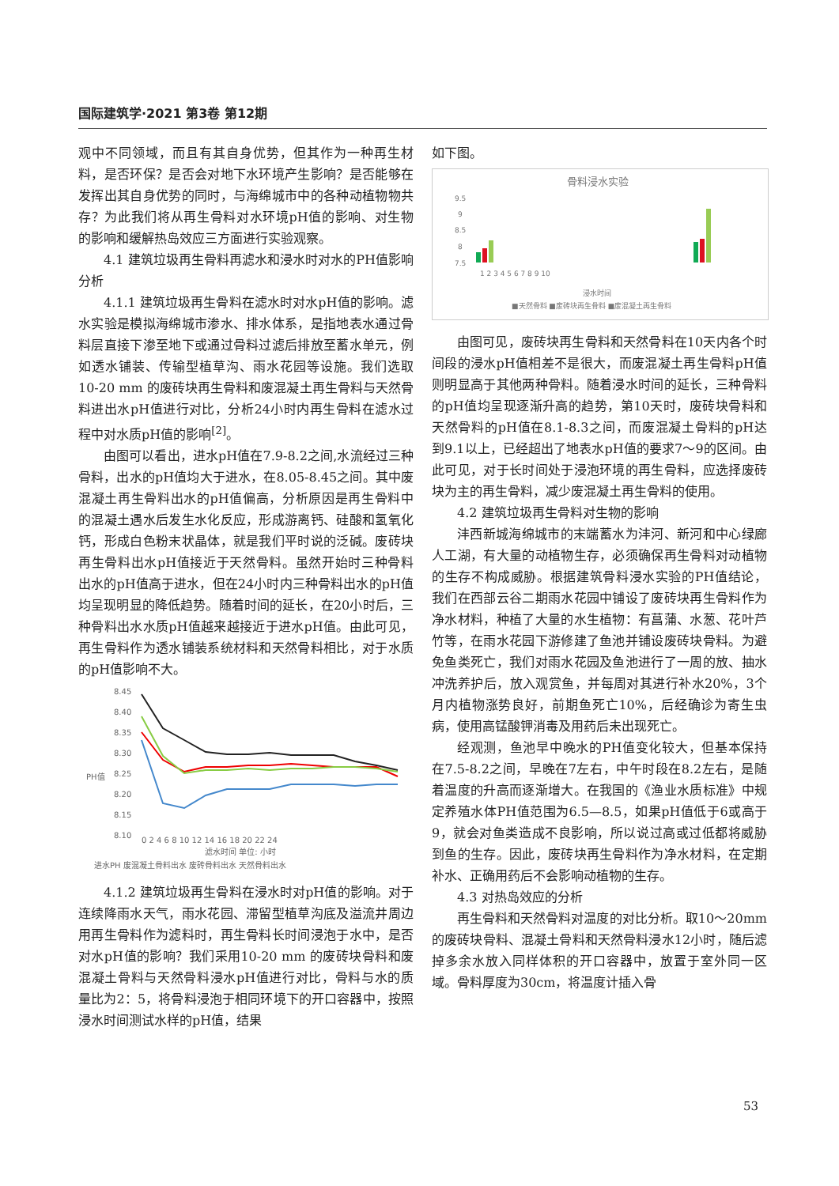国际建筑学·2021 第3卷 第12期
观中不同领域，而且有其自身优势，但其作为一种再生材料，是否环保？是否会对地下水环境产生影响？是否能够在发挥出其自身优势的同时，与海绵城市中的各种动植物物共存？为此我们将从再生骨料对水环境pH值的影响、对生物的影响和缓解热岛效应三方面进行实验观察。
4.1 建筑垃圾再生骨料再滤水和浸水时对水的PH值影响分析
4.1.1 建筑垃圾再生骨料在滤水时对水pH值的影响。滤水实验是模拟海绵城市渗水、排水体系，是指地表水通过骨料层直接下渗至地下或通过骨料过滤后排放至蓄水单元，例如透水铺装、传输型植草沟、雨水花园等设施。我们选取10-20 mm 的废砖块再生骨料和废混凝土再生骨料与天然骨料进出水pH值进行对比，分析24小时内再生骨料在滤水过程中对水质pH值的影响<sup>[2]</sup>。
由图可以看出，进水pH值在7.9-8.2之间,水流经过三种骨料，出水的pH值均大于进水，在8.05-8.45之间。其中废混凝土再生骨料出水的pH值偏高，分析原因是再生骨料中的混凝土遇水后发生水化反应，形成游离钙、硅酸和氢氧化钙，形成白色粉末状晶体，就是我们平时说的泛碱。废砖块再生骨料出水pH值接近于天然骨料。虽然开始时三种骨料出水的pH值高于进水，但在24小时内三种骨料出水的pH值均呈现明显的降低趋势。随着时间的延长，在20小时后，三种骨料出水水质pH值越来越接近于进水pH值。由此可见，再生骨料作为透水铺装系统材料和天然骨料相比，对于水质的pH值影响不大。
8.45
8.40
8.35
8.30
8.25
8.20
8.15
8.10
PH值
0 2 4 6 8 10 12 14 16 18 20 22 24
滤水时间 单位: 小时
进水PH 废混凝土骨料出水 废砖骨料出水 天然骨料出水
4.1.2 建筑垃圾再生骨料在浸水时对pH值的影响。对于连续降雨水天气，雨水花园、滞留型植草沟底及溢流井周边用再生骨料作为滤料时，再生骨料长时间浸泡于水中，是否对水pH值的影响？我们采用10-20 mm 的废砖块骨料和废混凝土骨料与天然骨料浸水pH值进行对比，骨料与水的质量比为2：5，将骨料浸泡于相同环境下的开口容器中，按照浸水时间测试水样的pH值，结果
如下图。
骨料浸水实验
9.5
9
8.5
8
7.5
1 2 3 4 5 6 7 8 9 10
浸水时间
■天然骨料 ■废砖块再生骨料 ■废混凝土再生骨料
由图可见，废砖块再生骨料和天然骨料在10天内各个时间段的浸水pH值相差不是很大，而废混凝土再生骨料pH值则明显高于其他两种骨料。随着浸水时间的延长，三种骨料的pH值均呈现逐渐升高的趋势，第10天时，废砖块骨料和天然骨料的pH值在8.1-8.3之间，而废混凝土骨料的pH达到9.1以上，已经超出了地表水pH值的要求7～9的区间。由此可见，对于长时间处于浸泡环境的再生骨料，应选择废砖块为主的再生骨料，减少废混凝土再生骨料的使用。
4.2 建筑垃圾再生骨料对生物的影响
沣西新城海绵城市的末端蓄水为沣河、新河和中心绿廊人工湖，有大量的动植物生存，必须确保再生骨料对动植物的生存不构成威胁。根据建筑骨料浸水实验的PH值结论，我们在西部云谷二期雨水花园中铺设了废砖块再生骨料作为净水材料，种植了大量的水生植物：有菖蒲、水葱、花叶芦竹等，在雨水花园下游修建了鱼池并铺设废砖块骨料。为避免鱼类死亡，我们对雨水花园及鱼池进行了一周的放、抽水冲洗养护后，放入观赏鱼，并每周对其进行补水20%，3个月内植物涨势良好，前期鱼死亡10%，后经确诊为寄生虫病，使用高锰酸钾消毒及用药后未出现死亡。
经观测，鱼池早中晚水的PH值变化较大，但基本保持在7.5-8.2之间，早晚在7左右，中午时段在8.2左右，是随着温度的升高而逐渐增大。在我国的《渔业水质标准》中规定养殖水体PH值范围为6.5—8.5，如果pH值低于6或高于9，就会对鱼类造成不良影响，所以说过高或过低都将威胁到鱼的生存。因此，废砖块再生骨料作为净水材料，在定期补水、正确用药后不会影响动植物的生存。
4.3 对热岛效应的分析
再生骨料和天然骨料对温度的对比分析。取10～20mm的废砖块骨料、混凝土骨料和天然骨料浸水12小时，随后滤掉多余水放入同样体积的开口容器中，放置于室外同一区域。骨料厚度为30cm，将温度计插入骨
53